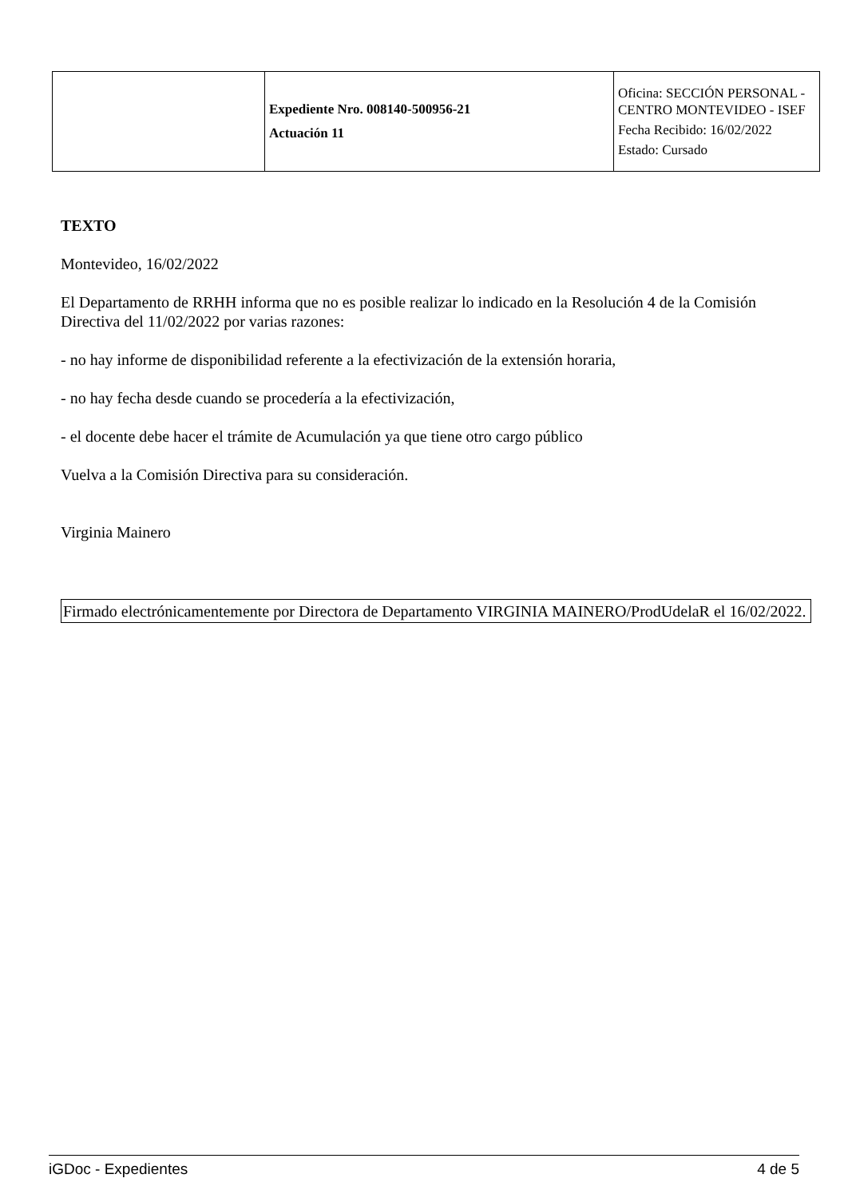| | Expediente Nro. 008140-500956-21 Actuación 11 | Oficina: SECCIÓN PERSONAL - CENTRO MONTEVIDEO - ISEF Fecha Recibido: 16/02/2022 Estado: Cursado |
TEXTO
Montevideo, 16/02/2022
El Departamento de RRHH informa que no es posible realizar lo indicado en la Resolución 4 de la Comisión Directiva del 11/02/2022 por varias razones:
- no hay informe de disponibilidad referente a la efectivización de la extensión horaria,
- no hay fecha desde cuando se procedería a la efectivización,
- el docente debe hacer el trámite de Acumulación ya que tiene otro cargo público
Vuelva a la Comisión Directiva para su consideración.
Virginia Mainero
Firmado electrónicamentemente por Directora de Departamento VIRGINIA MAINERO/ProdUdelaR el 16/02/2022.
iGDoc - Expedientes 4 de 5